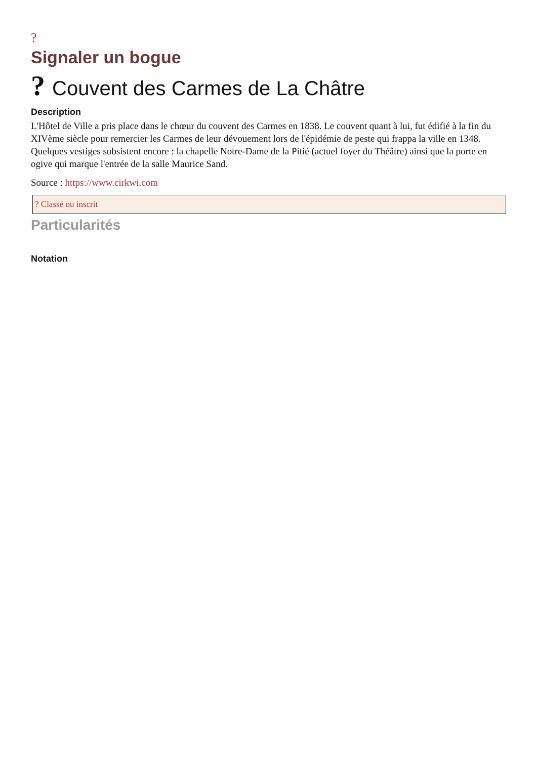?
Signaler un bogue
? Couvent des Carmes de La Châtre
Description
L'Hôtel de Ville a pris place dans le chœur du couvent des Carmes en 1838. Le couvent quant à lui, fut édifié à la fin du XIVème siècle pour remercier les Carmes de leur dévouement lors de l'épidémie de peste qui frappa la ville en 1348. Quelques vestiges subsistent encore : la chapelle Notre-Dame de la Pitié (actuel foyer du Théâtre) ainsi que la porte en ogive qui marque l'entrée de la salle Maurice Sand.
Source : https://www.cirkwi.com
? Classé ou inscrit
Particularités
Notation